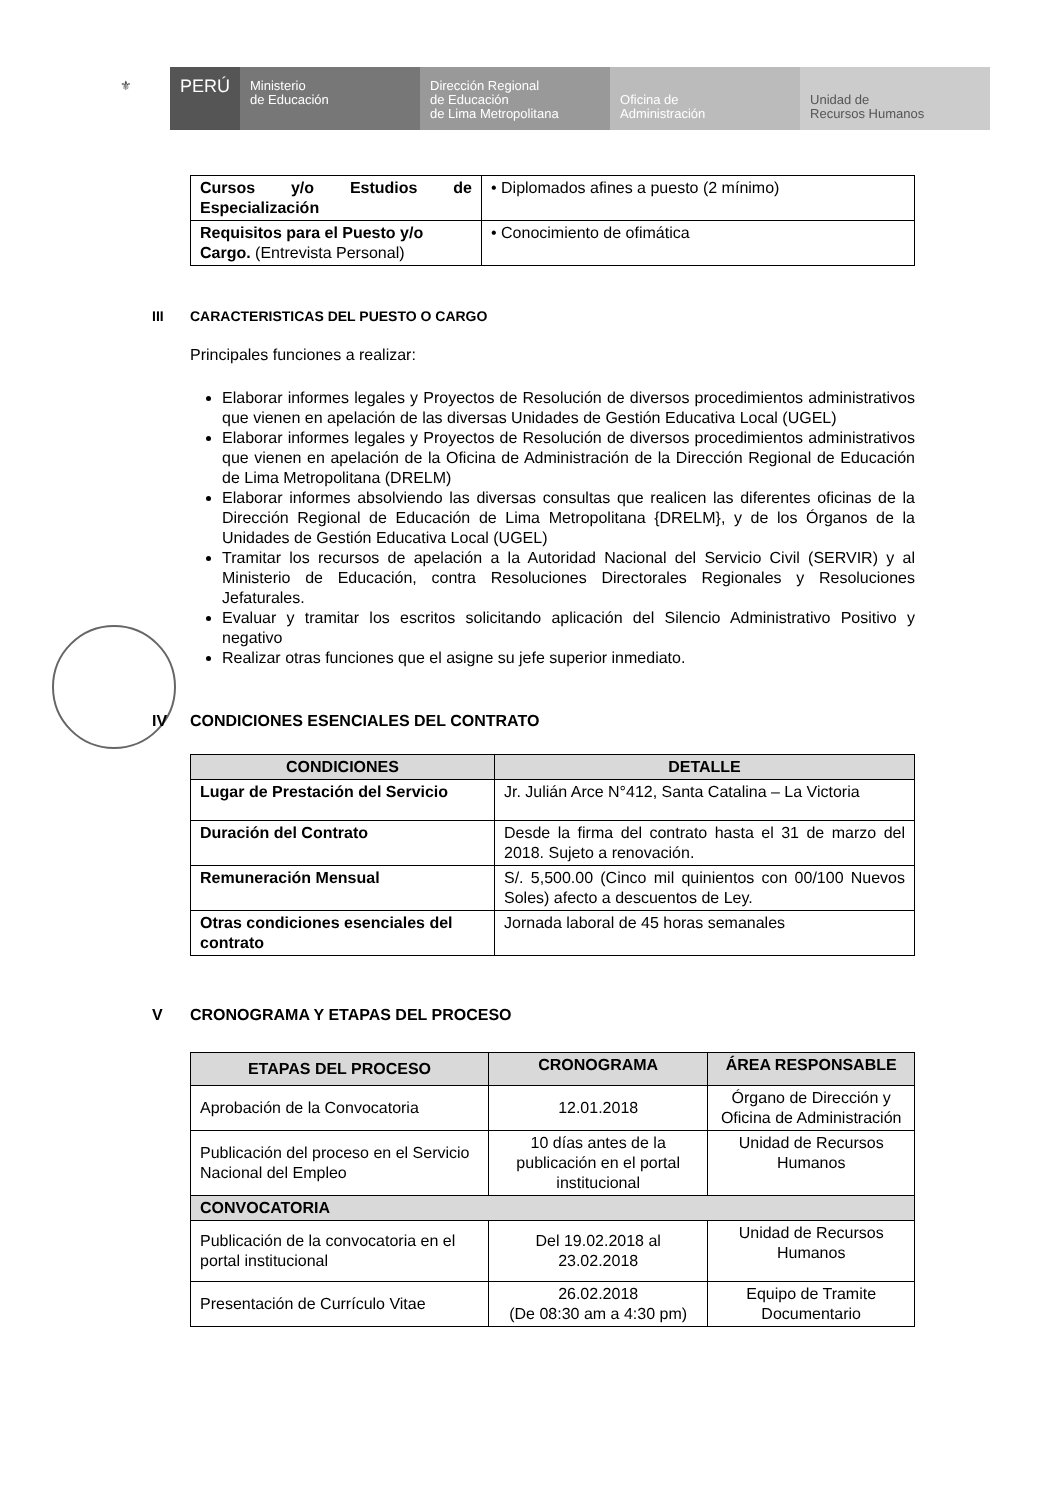⚜
PERÚ
Ministerio
de Educación
Dirección Regional
de Educación
de Lima Metropolitana
Oficina de
Administración
Unidad de
Recursos Humanos
| Cursos y/o Estudios de Especialización | • Diplomados afines a puesto (2 mínimo) |
| Requisitos para el Puesto y/o Cargo. (Entrevista Personal) | • Conocimiento de ofimática |
III CARACTERISTICAS DEL PUESTO O CARGO
Principales funciones a realizar:
Elaborar informes legales y Proyectos de Resolución de diversos procedimientos administrativos que vienen en apelación de las diversas Unidades de Gestión Educativa Local (UGEL)
Elaborar informes legales y Proyectos de Resolución de diversos procedimientos administrativos que vienen en apelación de la Oficina de Administración de la Dirección Regional de Educación de Lima Metropolitana (DRELM)
Elaborar informes absolviendo las diversas consultas que realicen las diferentes oficinas de la Dirección Regional de Educación de Lima Metropolitana {DRELM}, y de los Órganos de la Unidades de Gestión Educativa Local (UGEL)
Tramitar los recursos de apelación a la Autoridad Nacional del Servicio Civil (SERVIR) y al Ministerio de Educación, contra Resoluciones Directorales Regionales y Resoluciones Jefaturales.
Evaluar y tramitar los escritos solicitando aplicación del Silencio Administrativo Positivo y negativo
Realizar otras funciones que el asigne su jefe superior inmediato.
IV CONDICIONES ESENCIALES DEL CONTRATO
| CONDICIONES | DETALLE |
| --- | --- |
| Lugar de Prestación del Servicio | Jr. Julián Arce N°412, Santa Catalina – La Victoria |
| Duración del Contrato | Desde la firma del contrato hasta el 31 de marzo del 2018. Sujeto a renovación. |
| Remuneración Mensual | S/. 5,500.00 (Cinco mil quinientos con 00/100 Nuevos Soles) afecto a descuentos de Ley. |
| Otras condiciones esenciales del contrato | Jornada laboral de 45 horas semanales |
V CRONOGRAMA Y ETAPAS DEL PROCESO
| ETAPAS DEL PROCESO | CRONOGRAMA | ÁREA RESPONSABLE |
| --- | --- | --- |
| Aprobación de la Convocatoria | 12.01.2018 | Órgano de Dirección y Oficina de Administración |
| Publicación del proceso en el Servicio Nacional del Empleo | 10 días antes de la publicación en el portal institucional | Unidad de Recursos Humanos |
| CONVOCATORIA | | |
| Publicación de la convocatoria en el portal institucional | Del 19.02.2018 al 23.02.2018 | Unidad de Recursos Humanos |
| Presentación de Currículo Vitae | 26.02.2018 (De 08:30 am a 4:30 pm) | Equipo de Tramite Documentario |